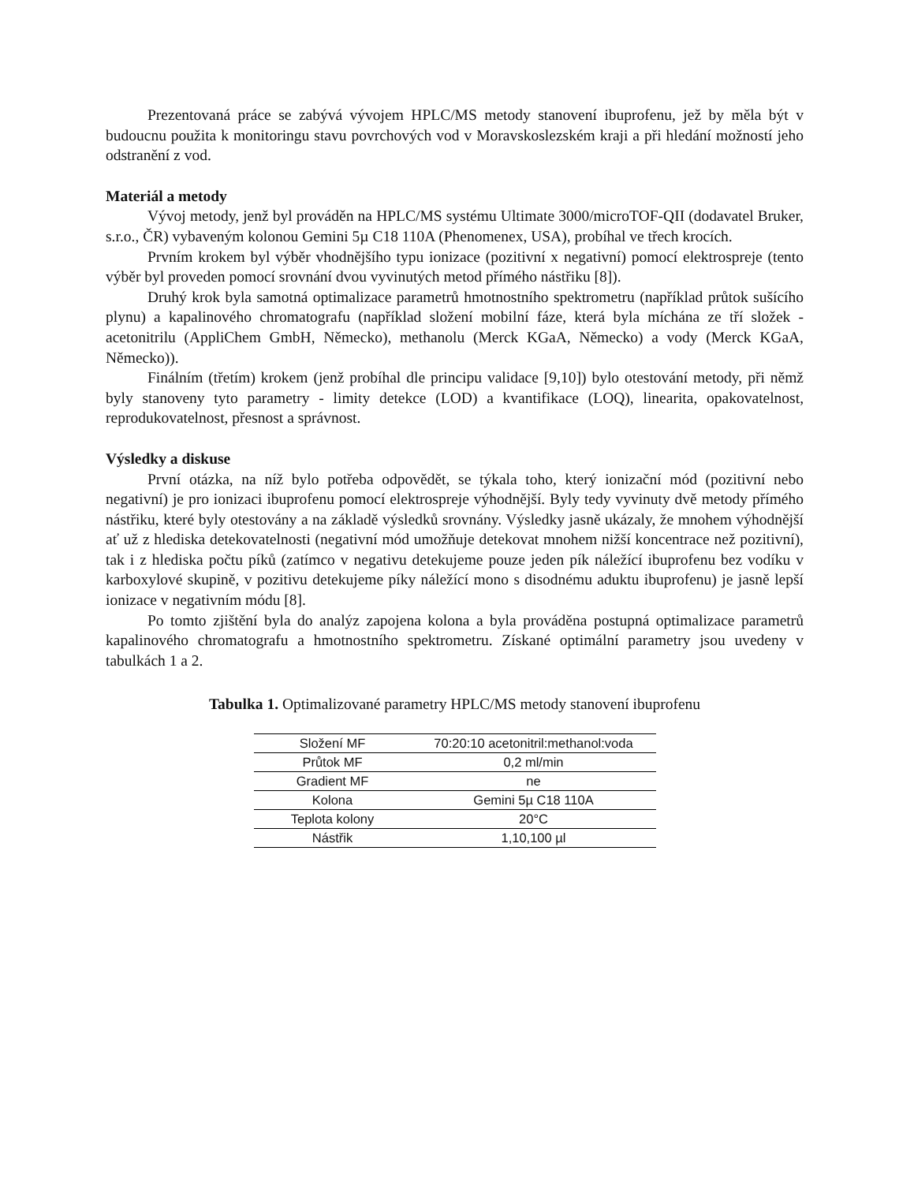Prezentovaná práce se zabývá vývojem HPLC/MS metody stanovení ibuprofenu, jež by měla být v budoucnu použita k monitoringu stavu povrchových vod v Moravskoslezském kraji a při hledání možností jeho odstranění z vod.
Materiál a metody
Vývoj metody, jenž byl prováděn na HPLC/MS systému Ultimate 3000/microTOF-QII (dodavatel Bruker, s.r.o., ČR) vybaveným kolonou Gemini 5µ C18 110A (Phenomenex, USA), probíhal ve třech krocích.
Prvním krokem byl výběr vhodnějšího typu ionizace (pozitivní x negativní) pomocí elektrospreje (tento výběr byl proveden pomocí srovnání dvou vyvinutých metod přímého nástřiku [8]).
Druhý krok byla samotná optimalizace parametrů hmotnostního spektrometru (například průtok sušícího plynu) a kapalinového chromatografu (například složení mobilní fáze, která byla míchána ze tří složek - acetonitrilu (AppliChem GmbH, Německo), methanolu (Merck KGaA, Německo) a vody (Merck KGaA, Německo)).
Finálním (třetím) krokem (jenž probíhal dle principu validace [9,10]) bylo otestování metody, při němž byly stanoveny tyto parametry - limity detekce (LOD) a kvantifikace (LOQ), linearita, opakovatelnost, reprodukovatelnost, přesnost a správnost.
Výsledky a diskuse
První otázka, na níž bylo potřeba odpovědět, se týkala toho, který ionizační mód (pozitivní nebo negativní) je pro ionizaci ibuprofenu pomocí elektrospreje výhodnější. Byly tedy vyvinuty dvě metody přímého nástřiku, které byly otestovány a na základě výsledků srovnány. Výsledky jasně ukázaly, že mnohem výhodnější ať už z hlediska detekovatelnosti (negativní mód umožňuje detekovat mnohem nižší koncentrace než pozitivní), tak i z hlediska počtu píků (zatímco v negativu detekujeme pouze jeden pík náležící ibuprofenu bez vodíku v karboxylové skupině, v pozitivu detekujeme píky náležící mono s disodnému aduktu ibuprofenu) je jasně lepší ionizace v negativním módu [8].
Po tomto zjištění byla do analýz zapojena kolona a byla prováděna postupná optimalizace parametrů kapalinového chromatografu a hmotnostního spektrometru. Získané optimální parametry jsou uvedeny v tabulkách 1 a 2.
Tabulka 1. Optimalizované parametry HPLC/MS metody stanovení ibuprofenu
| Složení MF | 70:20:10 acetonitril:methanol:voda |
| Průtok MF | 0,2 ml/min |
| Gradient MF | ne |
| Kolona | Gemini 5µ C18 110A |
| Teplota kolony | 20°C |
| Nástřik | 1,10,100 µl |